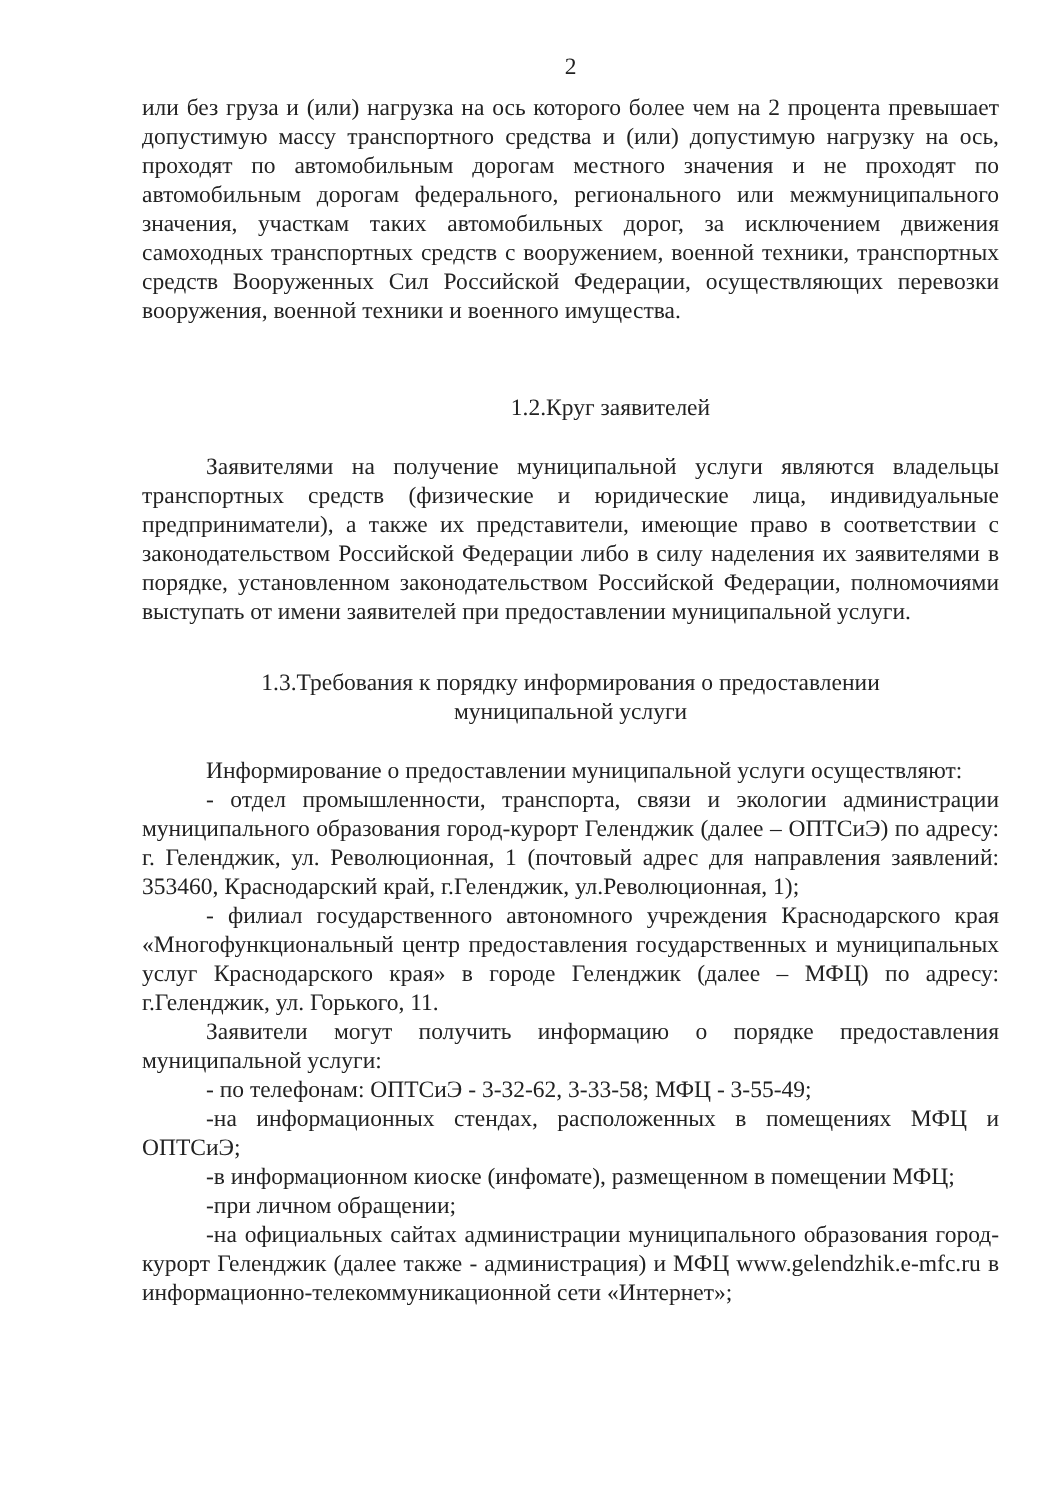2
или без груза и (или) нагрузка на ось которого более чем на 2 процента превышает допустимую массу транспортного средства и (или) допустимую нагрузку на ось, проходят по автомобильным дорогам местного значения и не проходят по автомобильным дорогам федерального, регионального или межмуниципального значения, участкам таких автомобильных дорог, за исключением движения самоходных транспортных средств с вооружением, военной техники, транспортных средств Вооруженных Сил Российской Федерации, осуществляющих перевозки вооружения, военной техники и военного имущества.
1.2.Круг заявителей
Заявителями на получение муниципальной услуги являются владельцы транспортных средств (физические и юридические лица, индивидуальные предприниматели), а также их представители, имеющие право в соответствии с законодательством Российской Федерации либо в силу наделения их заявителями в порядке, установленном законодательством Российской Федерации, полномочиями выступать от имени заявителей при предоставлении муниципальной услуги.
1.3.Требования к порядку информирования о предоставлении
муниципальной услуги
Информирование о предоставлении муниципальной услуги осуществляют:
- отдел промышленности, транспорта, связи и экологии администрации муниципального образования город-курорт Геленджик (далее – ОПТСиЭ) по адресу: г. Геленджик, ул. Революционная, 1 (почтовый адрес для направления заявлений: 353460, Краснодарский край, г.Геленджик, ул.Революционная, 1);
- филиал государственного автономного учреждения Краснодарского края «Многофункциональный центр предоставления государственных и муниципальных услуг Краснодарского края» в городе Геленджик (далее – МФЦ) по адресу: г.Геленджик, ул. Горького, 11.
Заявители могут получить информацию о порядке предоставления муниципальной услуги:
- по телефонам: ОПТСиЭ - 3-32-62, 3-33-58; МФЦ - 3-55-49;
-на информационных стендах, расположенных в помещениях МФЦ и ОПТСиЭ;
-в информационном киоске (инфомате), размещенном в помещении МФЦ;
-при личном обращении;
-на официальных сайтах администрации муниципального образования город-курорт Геленджик (далее также - администрация) и МФЦ www.gelendzhik.e-mfc.ru в информационно-телекоммуникационной сети «Интернет»;